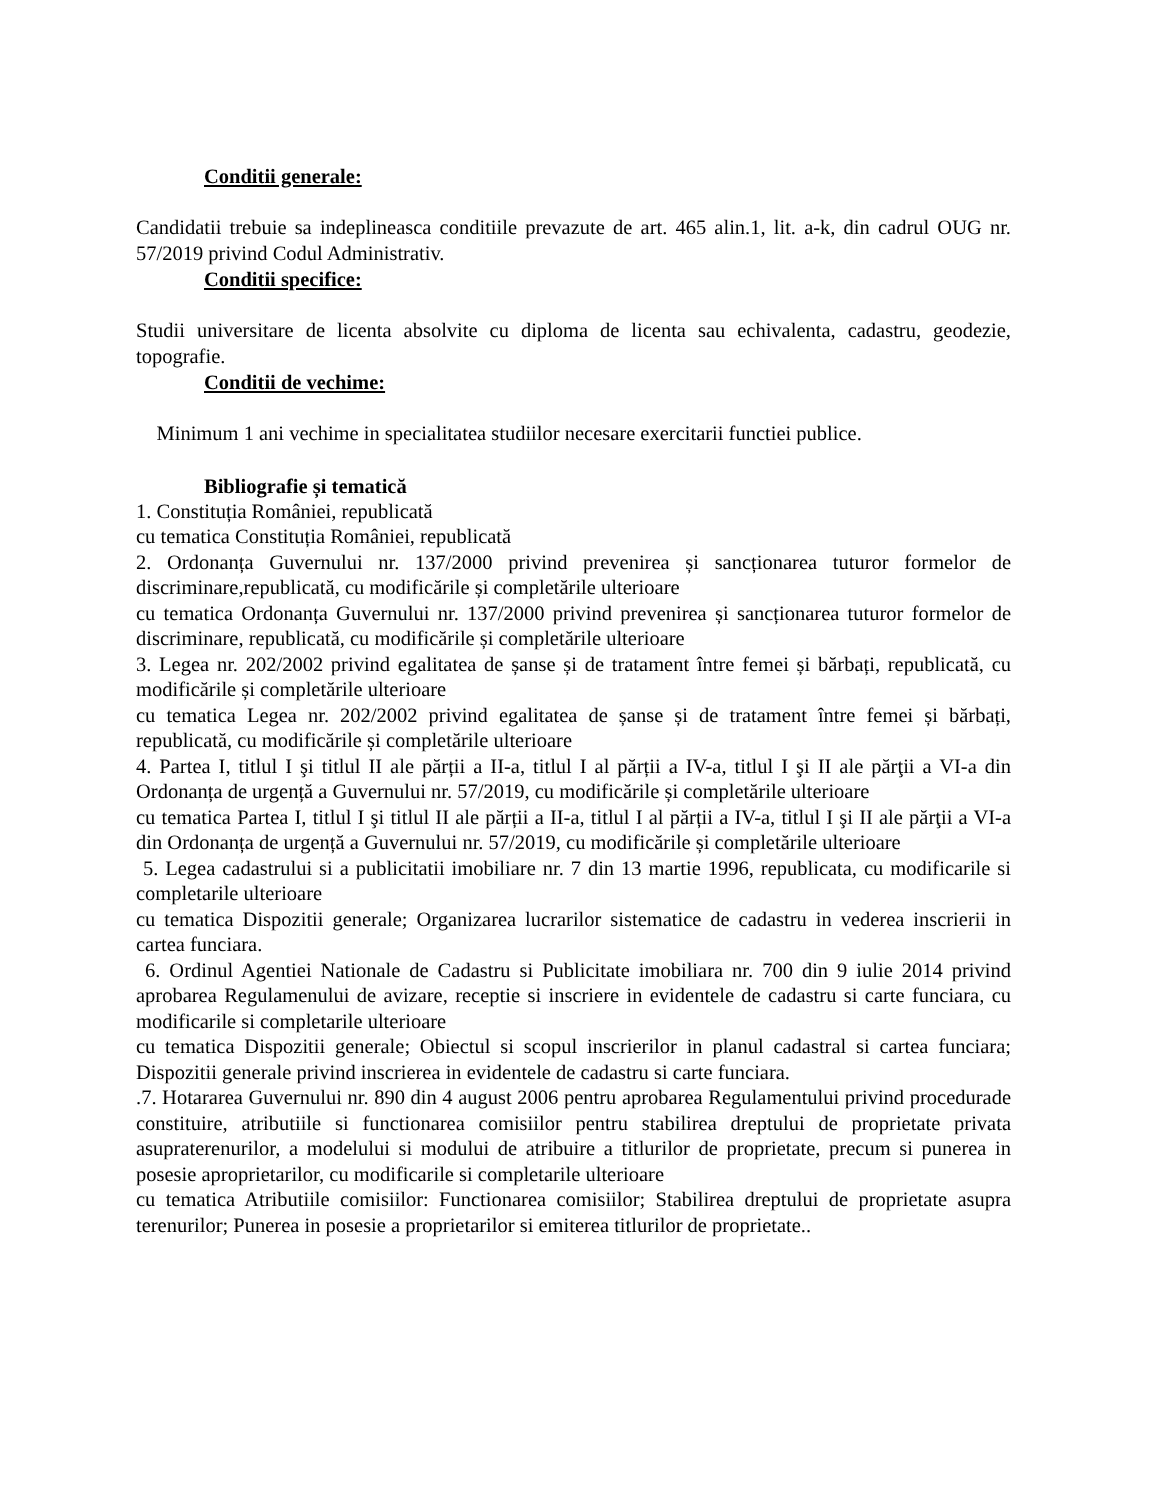Conditii generale:
Candidatii trebuie sa indeplineasca conditiile prevazute de art. 465 alin.1, lit. a-k, din cadrul OUG nr. 57/2019 privind Codul Administrativ.
Conditii specifice:
Studii universitare de licenta absolvite cu diploma de licenta sau echivalenta, cadastru, geodezie, topografie.
Conditii de vechime:
Minimum 1 ani vechime in specialitatea studiilor necesare exercitarii functiei publice.
Bibliografie și tematică
1. Constituția României, republicată
cu tematica Constituția României, republicată
2. Ordonanța Guvernului nr. 137/2000 privind prevenirea și sancționarea tuturor formelor de discriminare,republicată, cu modificările și completările ulterioare
cu tematica Ordonanța Guvernului nr. 137/2000 privind prevenirea și sancționarea tuturor formelor de discriminare, republicată, cu modificările și completările ulterioare
3. Legea nr. 202/2002 privind egalitatea de șanse și de tratament între femei și bărbați, republicată, cu modificările și completările ulterioare
cu tematica Legea nr. 202/2002 privind egalitatea de șanse și de tratament între femei și bărbați, republicată, cu modificările și completările ulterioare
4. Partea I, titlul I şi titlul II ale părții a II-a, titlul I al părții a IV-a, titlul I şi II ale părţii a VI-a din Ordonanța de urgență a Guvernului nr. 57/2019, cu modificările și completările ulterioare
cu tematica Partea I, titlul I şi titlul II ale părții a II-a, titlul I al părții a IV-a, titlul I şi II ale părţii a VI-a din Ordonanța de urgență a Guvernului nr. 57/2019, cu modificările și completările ulterioare
5. Legea cadastrului si a publicitatii imobiliare nr. 7 din 13 martie 1996, republicata, cu modificarile si completarile ulterioare
cu tematica Dispozitii generale; Organizarea lucrarilor sistematice de cadastru in vederea inscrierii in cartea funciara.
6. Ordinul Agentiei Nationale de Cadastru si Publicitate imobiliara nr. 700 din 9 iulie 2014 privind aprobarea Regulamenului de avizare, receptie si inscriere in evidentele de cadastru si carte funciara, cu modificarile si completarile ulterioare
cu tematica Dispozitii generale; Obiectul si scopul inscrierilor in planul cadastral si cartea funciara; Dispozitii generale privind inscrierea in evidentele de cadastru si carte funciara.
.7. Hotararea Guvernului nr. 890 din 4 august 2006 pentru aprobarea Regulamentului privind procedurade constituire, atributiile si functionarea comisiilor pentru stabilirea dreptului de proprietate privata asupraterenurilor, a modelului si modului de atribuire a titlurilor de proprietate, precum si punerea in posesie aproprietarilor, cu modificarile si completarile ulterioare
cu tematica Atributiile comisiilor: Functionarea comisiilor; Stabilirea dreptului de proprietate asupra terenurilor; Punerea in posesie a proprietarilor si emiterea titlurilor de proprietate..